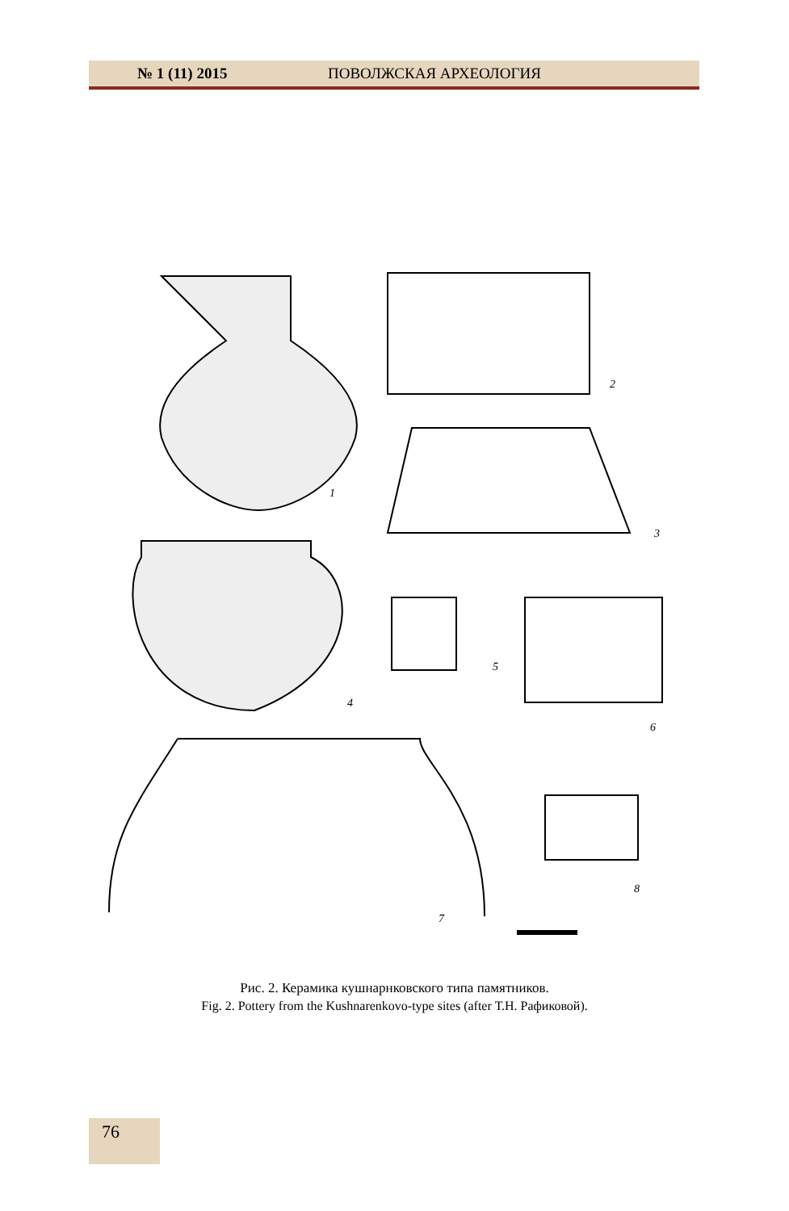№ 1 (11) 2015 ПОВОЛЖСКАЯ АРХЕОЛОГИЯ
1
2
3
4
5
6
7
8
Рис. 2. Керамика кушнарнковского типа памятников.
Fig. 2. Pottery from the Kushnarenkovo-type sites (after Т.Н. Рафиковой).
76